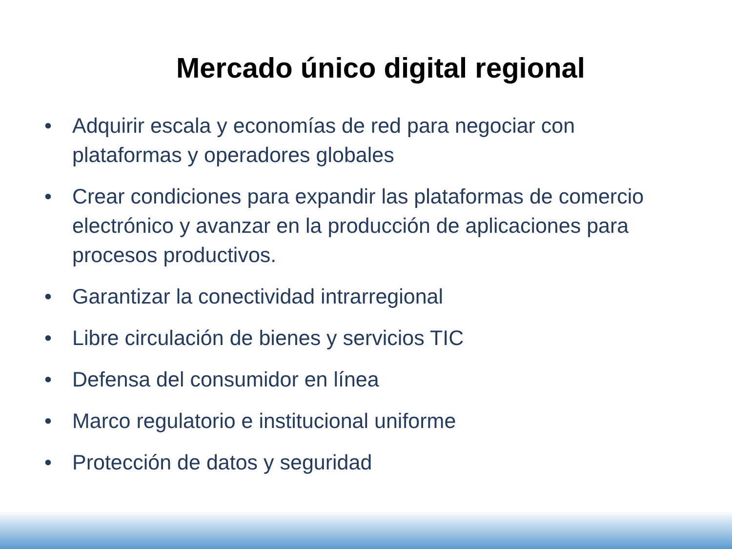Mercado único digital regional
• Adquirir escala y economías de red para negociar con plataformas y operadores globales
• Crear condiciones para expandir las plataformas de comercio electrónico y avanzar en la producción de aplicaciones para procesos productivos.
• Garantizar la conectividad intrarregional
• Libre circulación de bienes y servicios TIC
• Defensa del consumidor en línea
• Marco regulatorio e institucional uniforme
• Protección de datos y seguridad